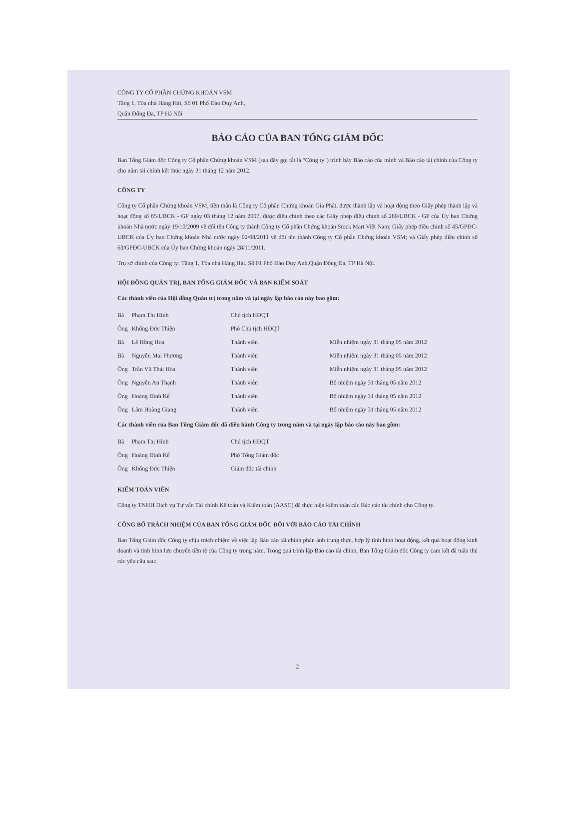CÔNG TY CỔ PHẦN CHỨNG KHOÁN VSM
Tầng 1, Tòa nhà Hàng Hải, Số 01 Phố Đào Duy Anh,
Quận Đống Đa, TP Hà Nội
BÁO CÁO CỦA BAN TỔNG GIÁM ĐỐC
Ban Tổng Giám đốc Công ty Cổ phần Chứng khoán VSM (sau đây gọi tắt là "Công ty") trình bày Báo cáo của mình và Báo cáo tài chính của Công ty cho năm tài chính kết thúc ngày 31 tháng 12 năm 2012.
CÔNG TY
Công ty Cổ phần Chứng khoán VSM, tiền thân là Công ty Cổ phần Chứng khoán Gia Phát, được thành lập và hoạt động theo Giấy phép thành lập và hoạt động số 65/UBCK - GP ngày 03 tháng 12 năm 2007, được điều chỉnh theo các Giấy phép điều chỉnh số 269/UBCK - GP của Ủy ban Chứng khoán Nhà nước ngày 19/10/2009 về đổi tên Công ty thành Công ty Cổ phần Chứng khoán Stock Mart Việt Nam; Giấy phép điều chỉnh số 45/GPĐC-UBCK của Ủy ban Chứng khoán Nhà nước ngày 02/08/2011 về đổi tên thành Công ty Cổ phần Chứng khoán VSM; và Giấy phép điều chỉnh số 63/GPĐC-UBCK của Ủy ban Chứng khoán ngày 28/11/2011.
Trụ sở chính của Công ty: Tầng 1, Tòa nhà Hàng Hải, Số 01 Phố Đào Duy Anh,Quận Đống Đa, TP Hà Nội.
HỘI ĐỒNG QUẢN TRỊ, BAN TỔNG GIÁM ĐỐC VÀ BAN KIỂM SOÁT
Các thành viên của Hội đồng Quản trị trong năm và tại ngày lập báo cáo này bao gồm:
| Bà | Phạm Thị Hinh | Chủ tịch HĐQT | |
| Ông | Khổng Đức Thiện | Phó Chủ tịch HĐQT | |
| Bà | Lê Hồng Hoa | Thành viên | Miễn nhiệm ngày 31 tháng 05 năm 2012 |
| Bà | Nguyễn Mai Phương | Thành viên | Miễn nhiệm ngày 31 tháng 05 năm 2012 |
| Ông | Trần Vũ Thái Hòa | Thành viên | Miễn nhiệm ngày 31 tháng 05 năm 2012 |
| Ông | Nguyễn An Thạnh | Thành viên | Bổ nhiệm ngày 31 tháng 05 năm 2012 |
| Ông | Hoàng Đình Kế | Thành viên | Bổ nhiệm ngày 31 tháng 05 năm 2012 |
| Ông | Lâm Hoàng Giang | Thành viên | Bổ nhiệm ngày 31 tháng 05 năm 2012 |
Các thành viên của Ban Tổng Giám đốc đã điều hành Công ty trong năm và tại ngày lập báo cáo này bao gồm:
| Bà | Phạm Thị Hinh | Chủ tịch HĐQT |
| Ông | Hoàng Đình Kế | Phó Tổng Giám đốc |
| Ông | Khổng Đức Thiện | Giám đốc tài chính |
KIỂM TOÁN VIÊN
Công ty TNHH Dịch vụ Tư vấn Tài chính Kế toán và Kiểm toán (AASC) đã thực hiện kiểm toán các Báo cáo tài chính cho Công ty.
CÔNG BỐ TRÁCH NHIỆM CỦA BAN TỔNG GIÁM ĐỐC ĐỐI VỚI BÁO CÁO TÀI CHÍNH
Ban Tổng Giám đốc Công ty chịu trách nhiệm về việc lập Báo cáo tài chính phản ánh trung thực, hợp lý tình hình hoạt động, kết quả hoạt động kinh doanh và tình hình lưu chuyển tiền tệ của Công ty trong năm. Trong quá trình lập Báo cáo tài chính, Ban Tổng Giám đốc Công ty cam kết đã tuân thủ các yêu cầu sau:
2